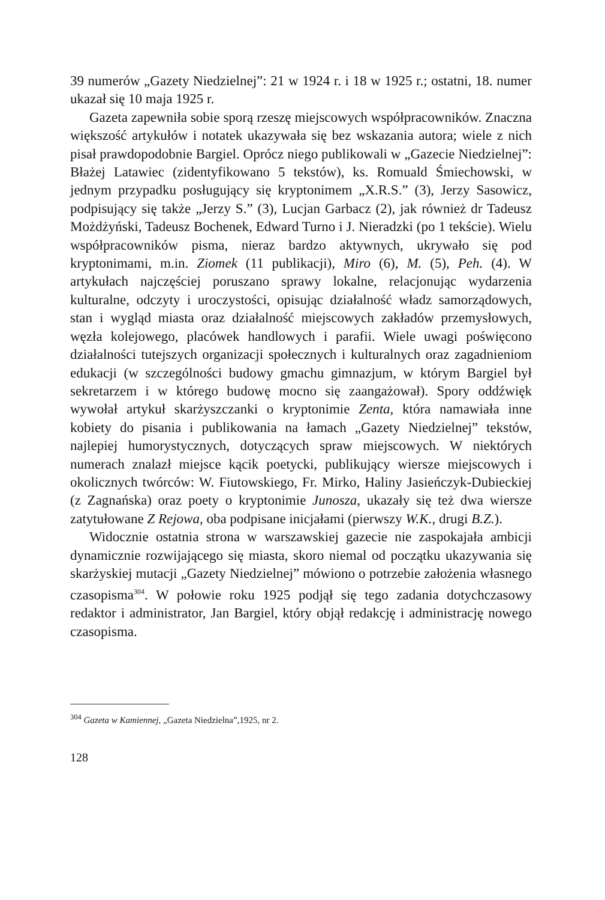39 numerów „Gazety Niedzielnej”: 21 w 1924 r. i 18 w 1925 r.; ostatni, 18. numer ukazał się 10 maja 1925 r.
Gazeta zapewniła sobie sporą rzeszę miejscowych współpracowników. Znaczna większość artykułów i notatek ukazywała się bez wskazania autora; wiele z nich pisał prawdopodobnie Bargiel. Oprócz niego publikowali w „Gazecie Niedzielnej”: Błażej Latawiec (zidentyfikowano 5 tekstów), ks. Romuald Śmiechowski, w jednym przypadku posługujący się kryptonimem „X.R.S.” (3), Jerzy Sasowicz, podpisujący się także „Jerzy S.” (3), Lucjan Garbacz (2), jak również dr Tadeusz Możdżyński, Tadeusz Bochenek, Edward Turno i J. Nieradzki (po 1 tekście). Wielu współpracowników pisma, nieraz bardzo aktywnych, ukrywało się pod kryptonimami, m.in. Ziomek (11 publikacji), Miro (6), M. (5), Peh. (4). W artykułach najczęściej poruszano sprawy lokalne, relacjonując wydarzenia kulturalne, odczyty i uroczystości, opisując działalność władz samorządowych, stan i wygląd miasta oraz działalność miejscowych zakładów przemysłowych, węzła kolejowego, placówek handlowych i parafii. Wiele uwagi poświęcono działalności tutejszych organizacji społecznych i kulturalnych oraz zagadnieniom edukacji (w szczególności budowy gmachu gimnazjum, w którym Bargiel był sekretarzem i w którego budowę mocno się zaangażował). Spory oddźwięk wywołał artykuł skarżyszczanki o kryptonimie Zenta, która namawiała inne kobiety do pisania i publikowania na łamach „Gazety Niedzielnej” tekstów, najlepiej humorystycznych, dotyczących spraw miejscowych. W niektórych numerach znalazł miejsce kącik poetycki, publikujący wiersze miejscowych i okolicznych twórców: W. Fiutowskiego, Fr. Mirko, Haliny Jasieńczyk-Dubieckiej (z Zagnańska) oraz poety o kryptonimie Junosza, ukazały się też dwa wiersze zatytułowane Z Rejowa, oba podpisane inicjałami (pierwszy W.K., drugi B.Z.).
Widocznie ostatnia strona w warszawskiej gazecie nie zaspokajała ambicji dynamicznie rozwijającego się miasta, skoro niemal od początku ukazywania się skarżyskiej mutacji „Gazety Niedzielnej” mówiono o potrzebie założenia własnego czasopisma<sup>304</sup>. W połowie roku 1925 podjął się tego zadania dotychczasowy redaktor i administrator, Jan Bargiel, który objął redakcję i administrację nowego czasopisma.
<sup>304</sup> Gazeta w Kamiennej, „Gazeta Niedzielna”,1925, nr 2.
128